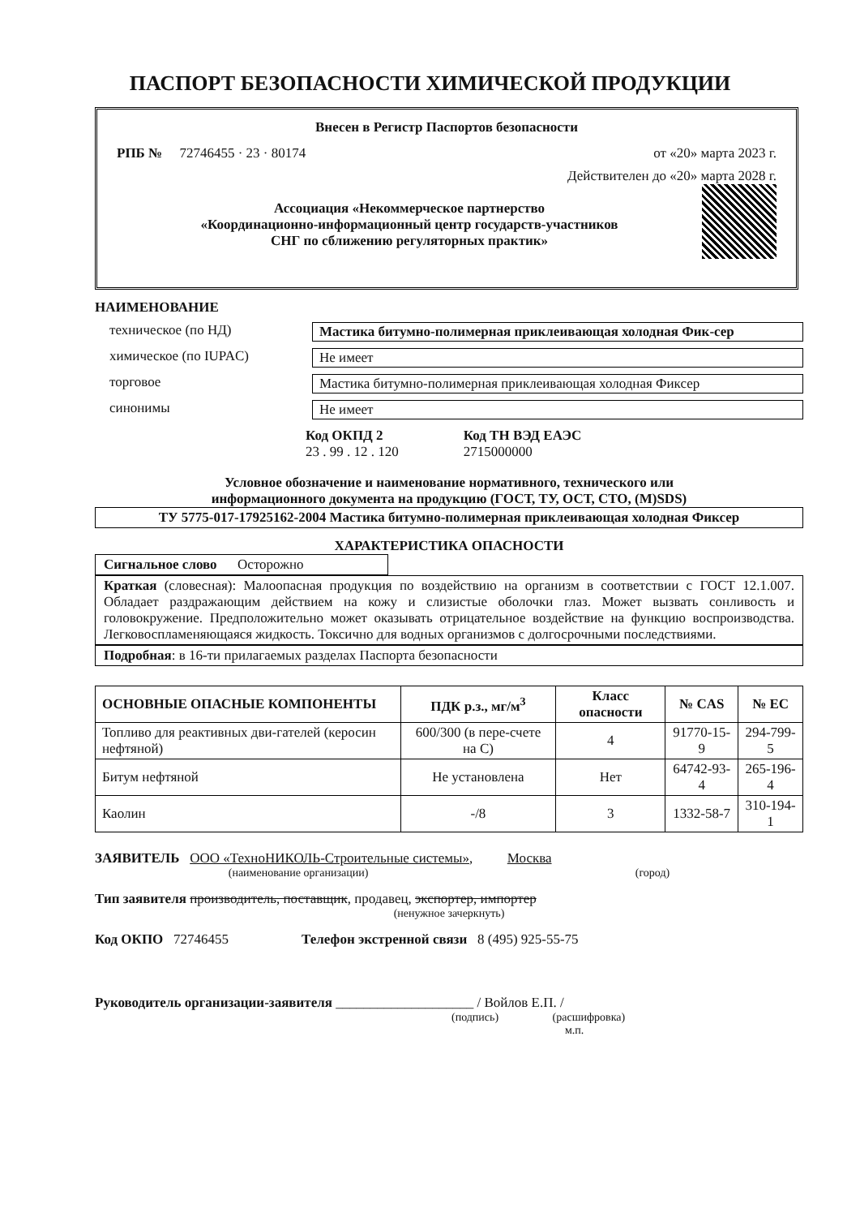ПАСПОРТ БЕЗОПАСНОСТИ ХИМИЧЕСКОЙ ПРОДУКЦИИ
Внесен в Регистр Паспортов безопасности
РПБ № 72746455 · 23 · 80174 от «20» марта 2023 г.
Действителен до «20» марта 2028 г.
Ассоциация «Некоммерческое партнерство
«Координационно-информационный центр государств-участников
СНГ по сближению регуляторных практик»
НАИМЕНОВАНИЕ
техническое (по НД) Мастика битумно-полимерная приклеивающая холодная Фик-сер
химическое (по IUPAC) Не имеет
торговое Мастика битумно-полимерная приклеивающая холодная Фиксер
синонимы Не имеет
Код ОКПД 2
23 . 99 . 12 . 120
Код ТН ВЭД ЕАЭС
2715000000
Условное обозначение и наименование нормативного, технического или
информационного документа на продукцию (ГОСТ, ТУ, ОСТ, СТО, (M)SDS)
ТУ 5775-017-17925162-2004 Мастика битумно-полимерная приклеивающая холодная Фиксер
ХАРАКТЕРИСТИКА ОПАСНОСТИ
Сигнальное слово Осторожно
Краткая (словесная): Малоопасная продукция по воздействию на организм в соответствии с ГОСТ 12.1.007. Обладает раздражающим действием на кожу и слизистые оболочки глаз. Может вызвать сонливость и головокружение. Предположительно может оказывать отрицательное воздействие на функцию воспроизводства. Легковоспламеняющаяся жидкость. Токсично для водных организмов с долгосрочными последствиями.
Подробная: в 16-ти прилагаемых разделах Паспорта безопасности
| ОСНОВНЫЕ ОПАСНЫЕ КОМПОНЕНТЫ | ПДК р.з., мг/м<sup>3</sup> | Класс опасности | № CAS | № EC |
| --- | --- | --- | --- | --- |
| Топливо для реактивных дви-гателей (керосин нефтяной) | 600/300 (в пере-счете на С) | 4 | 91770-15-9 | 294-799-5 |
| Битум нефтяной | Не установлена | Нет | 64742-93-4 | 265-196-4 |
| Каолин | -/8 | 3 | 1332-58-7 | 310-194-1 |
ЗАЯВИТЕЛЬ ООО «ТехноНИКОЛЬ-Строительные системы», Москва
(наименование организации) (город)
Тип заявителя производитель, поставщик, продавец, экспортер, импортер
(ненужное зачеркнуть)
Код ОКПО 72746455 Телефон экстренной связи 8 (495) 925-55-75
Руководитель организации-заявителя ____________________ / Войлов Е.П. /
(подпись) (расшифровка)
м.п.